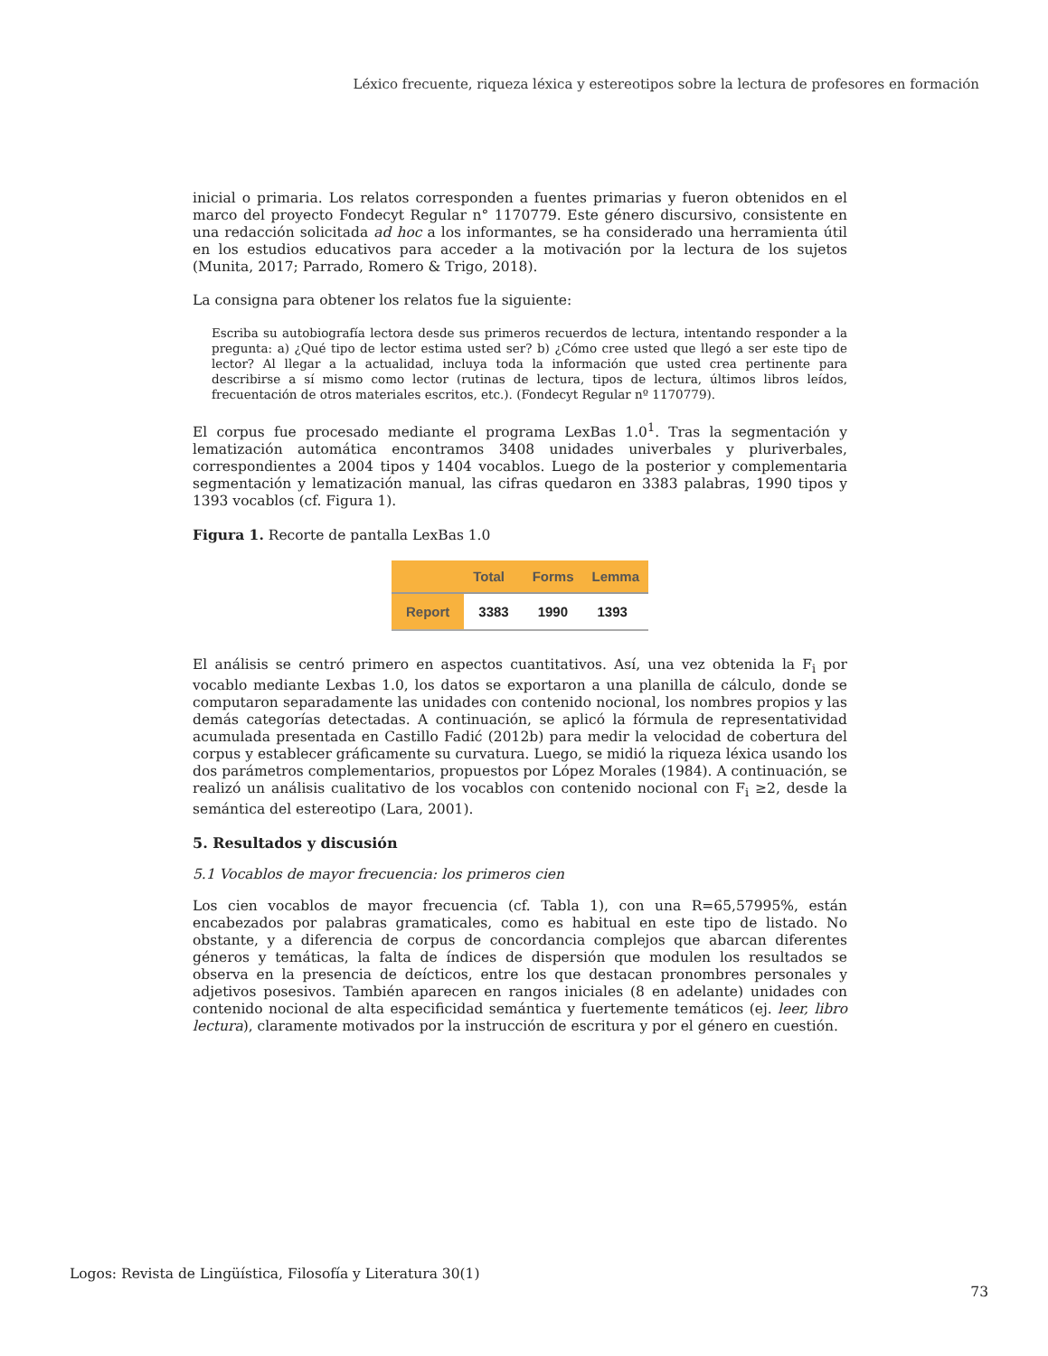Léxico frecuente, riqueza léxica y estereotipos sobre la lectura de profesores en formación
inicial o primaria. Los relatos corresponden a fuentes primarias y fueron obtenidos en el marco del proyecto Fondecyt Regular n° 1170779. Este género discursivo, consistente en una redacción solicitada ad hoc a los informantes, se ha considerado una herramienta útil en los estudios educativos para acceder a la motivación por la lectura de los sujetos (Munita, 2017; Parrado, Romero & Trigo, 2018).
La consigna para obtener los relatos fue la siguiente:
Escriba su autobiografía lectora desde sus primeros recuerdos de lectura, intentando responder a la pregunta: a) ¿Qué tipo de lector estima usted ser? b) ¿Cómo cree usted que llegó a ser este tipo de lector? Al llegar a la actualidad, incluya toda la información que usted crea pertinente para describirse a sí mismo como lector (rutinas de lectura, tipos de lectura, últimos libros leídos, frecuentación de otros materiales escritos, etc.). (Fondecyt Regular nº 1170779).
El corpus fue procesado mediante el programa LexBas 1.0<sup>1</sup>. Tras la segmentación y lematización automática encontramos 3408 unidades univerbales y pluriverbales, correspondientes a 2004 tipos y 1404 vocablos. Luego de la posterior y complementaria segmentación y lematización manual, las cifras quedaron en 3383 palabras, 1990 tipos y 1393 vocablos (cf. Figura 1).
Figura 1. Recorte de pantalla LexBas 1.0
| | Total | Forms | Lemma |
| --- | --- | --- | --- |
| Report | 3383 | 1990 | 1393 |
El análisis se centró primero en aspectos cuantitativos. Así, una vez obtenida la F<sub>i</sub> por vocablo mediante Lexbas 1.0, los datos se exportaron a una planilla de cálculo, donde se computaron separadamente las unidades con contenido nocional, los nombres propios y las demás categorías detectadas. A continuación, se aplicó la fórmula de representatividad acumulada presentada en Castillo Fadić (2012b) para medir la velocidad de cobertura del corpus y establecer gráficamente su curvatura. Luego, se midió la riqueza léxica usando los dos parámetros complementarios, propuestos por López Morales (1984). A continuación, se realizó un análisis cualitativo de los vocablos con contenido nocional con F<sub>i</sub> ≥2, desde la semántica del estereotipo (Lara, 2001).
5. Resultados y discusión
5.1 Vocablos de mayor frecuencia: los primeros cien
Los cien vocablos de mayor frecuencia (cf. Tabla 1), con una R=65,57995%, están encabezados por palabras gramaticales, como es habitual en este tipo de listado. No obstante, y a diferencia de corpus de concordancia complejos que abarcan diferentes géneros y temáticas, la falta de índices de dispersión que modulen los resultados se observa en la presencia de deícticos, entre los que destacan pronombres personales y adjetivos posesivos. También aparecen en rangos iniciales (8 en adelante) unidades con contenido nocional de alta especificidad semántica y fuertemente temáticos (ej. leer, libro lectura), claramente motivados por la instrucción de escritura y por el género en cuestión.
Logos: Revista de Lingüística, Filosofía y Literatura 30(1)
73